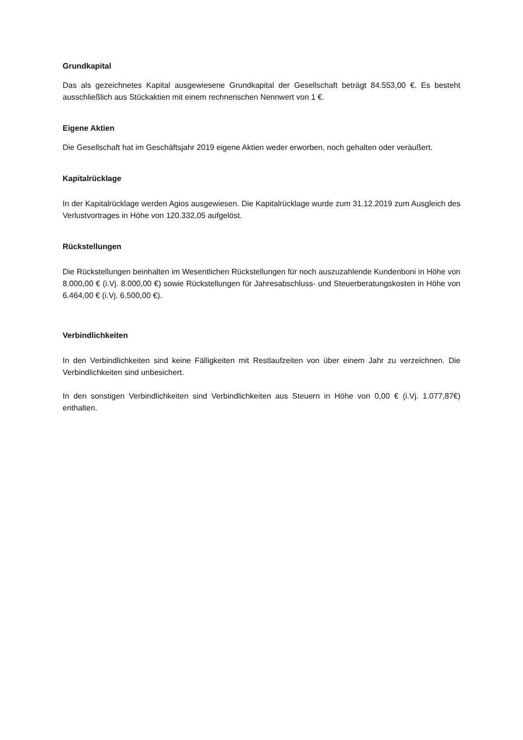Grundkapital
Das als gezeichnetes Kapital ausgewiesene Grundkapital der Gesellschaft beträgt 84.553,00 €. Es besteht ausschließlich aus Stückaktien mit einem rechnerischen Nennwert von 1 €.
Eigene Aktien
Die Gesellschaft hat im Geschäftsjahr 2019 eigene Aktien weder erworben, noch gehalten oder veräußert.
Kapitalrücklage
In der Kapitalrücklage werden Agios ausgewiesen. Die Kapitalrücklage wurde zum 31.12.2019 zum Ausgleich des Verlustvortrages in Höhe von 120.332,05 aufgelöst.
Rückstellungen
Die Rückstellungen beinhalten im Wesentlichen Rückstellungen für noch auszuzahlende Kundenboni in Höhe von 8.000,00 € (i.Vj. 8.000,00 €) sowie Rückstellungen für Jahresabschluss- und Steuerberatungskosten in Höhe von 6.464,00 € (i.Vj. 6.500,00 €).
Verbindlichkeiten
In den Verbindlichkeiten sind keine Fälligkeiten mit Restlaufzeiten von über einem Jahr zu verzeichnen. Die Verbindlichkeiten sind unbesichert.
In den sonstigen Verbindlichkeiten sind Verbindlichkeiten aus Steuern in Höhe von 0,00 € (i.Vj. 1.077,87€) enthalten.